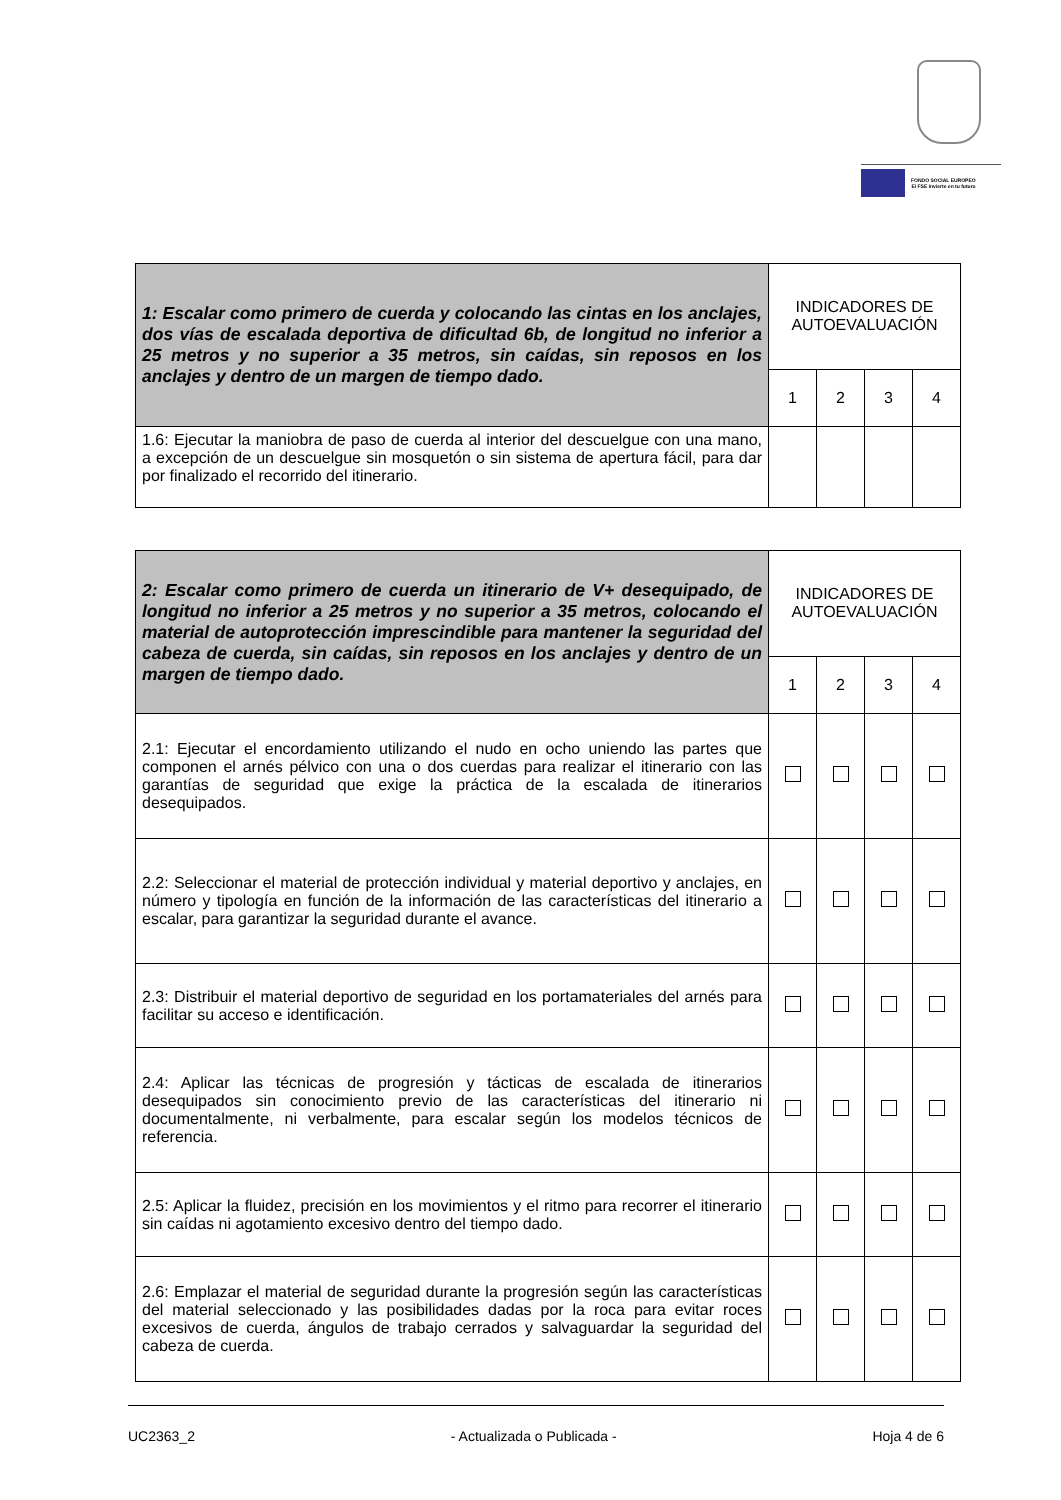FONDO SOCIAL EUROPEO
El FSE invierte en tu futuro
| 1: Escalar como primero de cuerda y colocando las cintas en los anclajes, dos vías de escalada deportiva de dificultad 6b, de longitud no inferior a 25 metros y no superior a 35 metros, sin caídas, sin reposos en los anclajes y dentro de un margen de tiempo dado. | INDICADORES DE AUTOEVALUACIÓN | | | |
| --- | --- | --- | --- | --- |
| | 1 | 2 | 3 | 4 |
| 1.6: Ejecutar la maniobra de paso de cuerda al interior del descuelgue con una mano, a excepción de un descuelgue sin mosquetón o sin sistema de apertura fácil, para dar por finalizado el recorrido del itinerario. | | | | |
| 2: Escalar como primero de cuerda un itinerario de V+ desequipado, de longitud no inferior a 25 metros y no superior a 35 metros, colocando el material de autoprotección imprescindible para mantener la seguridad del cabeza de cuerda, sin caídas, sin reposos en los anclajes y dentro de un margen de tiempo dado. | INDICADORES DE AUTOEVALUACIÓN | | | |
| --- | --- | --- | --- | --- |
| | 1 | 2 | 3 | 4 |
| 2.1: Ejecutar el encordamiento utilizando el nudo en ocho uniendo las partes que componen el arnés pélvico con una o dos cuerdas para realizar el itinerario con las garantías de seguridad que exige la práctica de la escalada de itinerarios desequipados. | | | | |
| 2.2: Seleccionar el material de protección individual y material deportivo y anclajes, en número y tipología en función de la información de las características del itinerario a escalar, para garantizar la seguridad durante el avance. | | | | |
| 2.3: Distribuir el material deportivo de seguridad en los portamateriales del arnés para facilitar su acceso e identificación. | | | | |
| 2.4: Aplicar las técnicas de progresión y tácticas de escalada de itinerarios desequipados sin conocimiento previo de las características del itinerario ni documentalmente, ni verbalmente, para escalar según los modelos técnicos de referencia. | | | | |
| 2.5: Aplicar la fluidez, precisión en los movimientos y el ritmo para recorrer el itinerario sin caídas ni agotamiento excesivo dentro del tiempo dado. | | | | |
| 2.6: Emplazar el material de seguridad durante la progresión según las características del material seleccionado y las posibilidades dadas por la roca para evitar roces excesivos de cuerda, ángulos de trabajo cerrados y salvaguardar la seguridad del cabeza de cuerda. | | | | |
UC2363_2 - Actualizada o Publicada - Hoja 4 de 6